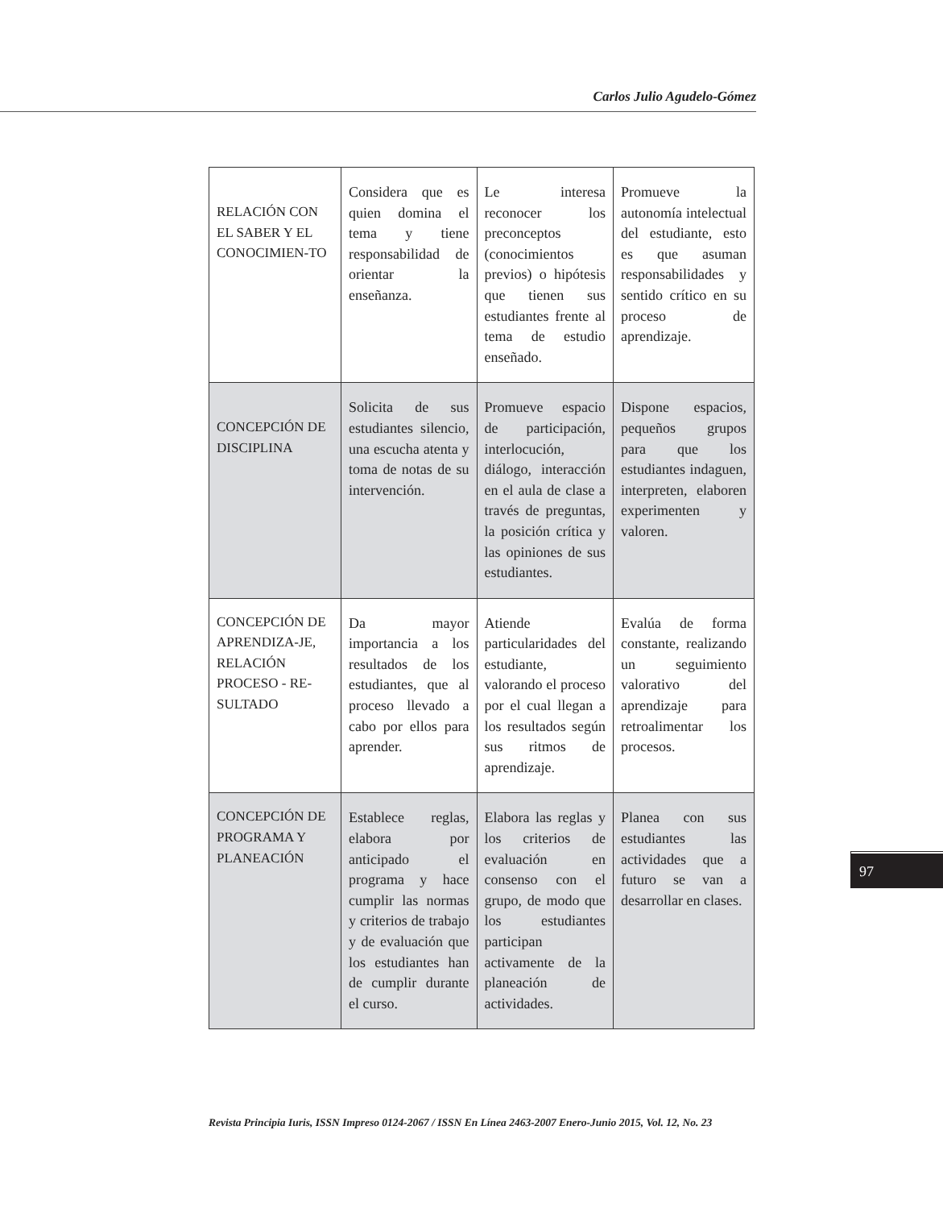Carlos Julio Agudelo-Gómez
| RELACIÓN CON EL SABER Y EL CONOCIMIEN-TO | Considera que es quien domina el tema y tiene responsabilidad de orientar la enseñanza. | Le interesa reconocer los preconceptos (conocimientos previos) o hipótesis que tienen sus estudiantes frente al tema de estudio enseñado. | Promueve la autonomía intelectual del estudiante, esto es que asuman responsabilidades y sentido crítico en su proceso de aprendizaje. |
| CONCEPCIÓN DE DISCIPLINA | Solicita de sus estudiantes silencio, una escucha atenta y toma de notas de su intervención. | Promueve espacio de participación, interlocución, diálogo, interacción en el aula de clase a través de preguntas, la posición crítica y las opiniones de sus estudiantes. | Dispone espacios, pequeños grupos para que los estudiantes indaguen, interpreten, elaboren experimenten y valoren. |
| CONCEPCIÓN DE APRENDIZA-JE, RELACIÓN PROCESO - RE-SULTADO | Da mayor importancia a los resultados de los estudiantes, que al proceso llevado a cabo por ellos para aprender. | Atiende particularidades del estudiante, valorando el proceso por el cual llegan a los resultados según sus ritmos de aprendizaje. | Evalúa de forma constante, realizando un seguimiento valorativo del aprendizaje para retroalimentar los procesos. |
| CONCEPCIÓN DE PROGRAMA Y PLANEACIÓN | Establece reglas, elabora por anticipado el programa y hace cumplir las normas y criterios de trabajo y de evaluación que los estudiantes han de cumplir durante el curso. | Elabora las reglas y los criterios de evaluación en consenso con el grupo, de modo que los estudiantes participan activamente de la planeación de actividades. | Planea con sus estudiantes las actividades que a futuro se van a desarrollar en clases. |
97
Revista Principia Iuris, ISSN Impreso 0124-2067 / ISSN En Línea 2463-2007 Enero-Junio 2015, Vol. 12, No. 23